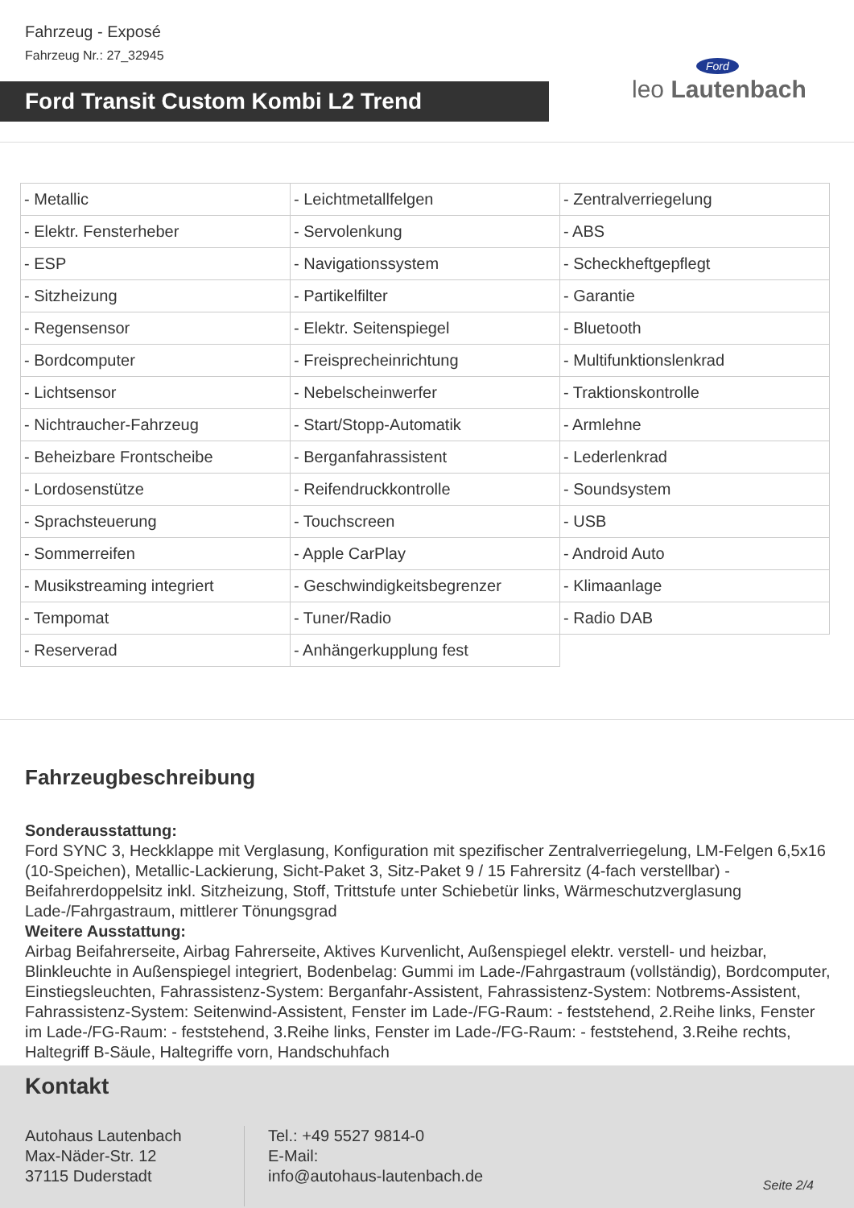Fahrzeug - Exposé
Fahrzeug Nr.: 27_32945
Ford Transit Custom Kombi L2 Trend
Ford
leo Lautenbach
| - Metallic | - Leichtmetallfelgen | - Zentralverriegelung |
| - Elektr. Fensterheber | - Servolenkung | - ABS |
| - ESP | - Navigationssystem | - Scheckheftgepflegt |
| - Sitzheizung | - Partikelfilter | - Garantie |
| - Regensensor | - Elektr. Seitenspiegel | - Bluetooth |
| - Bordcomputer | - Freisprecheinrichtung | - Multifunktionslenkrad |
| - Lichtsensor | - Nebelscheinwerfer | - Traktionskontrolle |
| - Nichtraucher-Fahrzeug | - Start/Stopp-Automatik | - Armlehne |
| - Beheizbare Frontscheibe | - Berganfahrassistent | - Lederlenkrad |
| - Lordosenstütze | - Reifendruckkontrolle | - Soundsystem |
| - Sprachsteuerung | - Touchscreen | - USB |
| - Sommerreifen | - Apple CarPlay | - Android Auto |
| - Musikstreaming integriert | - Geschwindigkeitsbegrenzer | - Klimaanlage |
| - Tempomat | - Tuner/Radio | - Radio DAB |
| - Reserverad | - Anhängerkupplung fest | |
Fahrzeugbeschreibung
Sonderausstattung:
Ford SYNC 3, Heckklappe mit Verglasung, Konfiguration mit spezifischer Zentralverriegelung, LM-Felgen 6,5x16 (10-Speichen), Metallic-Lackierung, Sicht-Paket 3, Sitz-Paket 9 / 15 Fahrersitz (4-fach verstellbar) - Beifahrerdoppelsitz inkl. Sitzheizung, Stoff, Trittstufe unter Schiebetür links, Wärmeschutzverglasung Lade-/Fahrgastraum, mittlerer Tönungsgrad
Weitere Ausstattung:
Airbag Beifahrerseite, Airbag Fahrerseite, Aktives Kurvenlicht, Außenspiegel elektr. verstell- und heizbar, Blinkleuchte in Außenspiegel integriert, Bodenbelag: Gummi im Lade-/Fahrgastraum (vollständig), Bordcomputer, Einstiegsleuchten, Fahrassistenz-System: Berganfahr-Assistent, Fahrassistenz-System: Notbrems-Assistent, Fahrassistenz-System: Seitenwind-Assistent, Fenster im Lade-/FG-Raum: - feststehend, 2.Reihe links, Fenster im Lade-/FG-Raum: - feststehend, 3.Reihe links, Fenster im Lade-/FG-Raum: - feststehend, 3.Reihe rechts, Haltegriff B-Säule, Haltegriffe vorn, Handschuhfach
Kontakt
Autohaus Lautenbach
Max-Näder-Str. 12
37115 Duderstadt
Tel.: +49 5527 9814-0
E-Mail:
info@autohaus-lautenbach.de
Seite 2/4